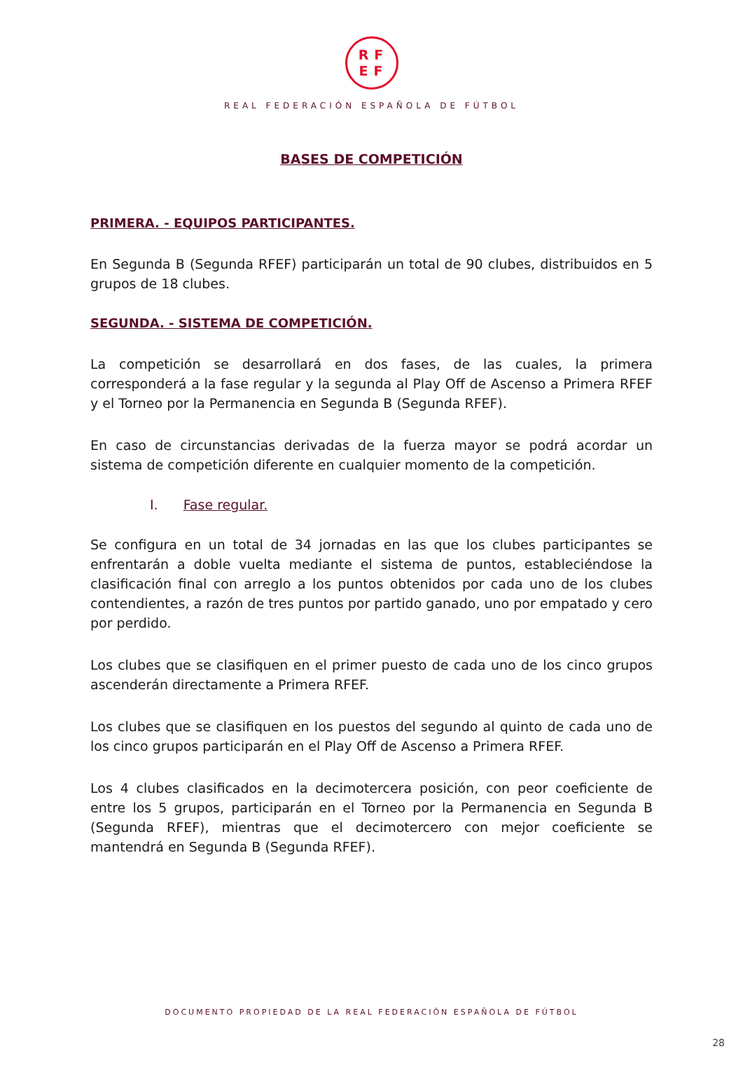RF
EF
REAL FEDERACIÓN ESPAÑOLA DE FÚTBOL
BASES DE COMPETICIÓN
PRIMERA. - EQUIPOS PARTICIPANTES.
En Segunda B (Segunda RFEF) participarán un total de 90 clubes, distribuidos en 5 grupos de 18 clubes.
SEGUNDA. - SISTEMA DE COMPETICIÓN.
La competición se desarrollará en dos fases, de las cuales, la primera corresponderá a la fase regular y la segunda al Play Off de Ascenso a Primera RFEF y el Torneo por la Permanencia en Segunda B (Segunda RFEF).
En caso de circunstancias derivadas de la fuerza mayor se podrá acordar un sistema de competición diferente en cualquier momento de la competición.
I. Fase regular.
Se configura en un total de 34 jornadas en las que los clubes participantes se enfrentarán a doble vuelta mediante el sistema de puntos, estableciéndose la clasificación final con arreglo a los puntos obtenidos por cada uno de los clubes contendientes, a razón de tres puntos por partido ganado, uno por empatado y cero por perdido.
Los clubes que se clasifiquen en el primer puesto de cada uno de los cinco grupos ascenderán directamente a Primera RFEF.
Los clubes que se clasifiquen en los puestos del segundo al quinto de cada uno de los cinco grupos participarán en el Play Off de Ascenso a Primera RFEF.
Los 4 clubes clasificados en la decimotercera posición, con peor coeficiente de entre los 5 grupos, participarán en el Torneo por la Permanencia en Segunda B (Segunda RFEF), mientras que el decimotercero con mejor coeficiente se mantendrá en Segunda B (Segunda RFEF).
DOCUMENTO PROPIEDAD DE LA REAL FEDERACIÓN ESPAÑOLA DE FÚTBOL
28